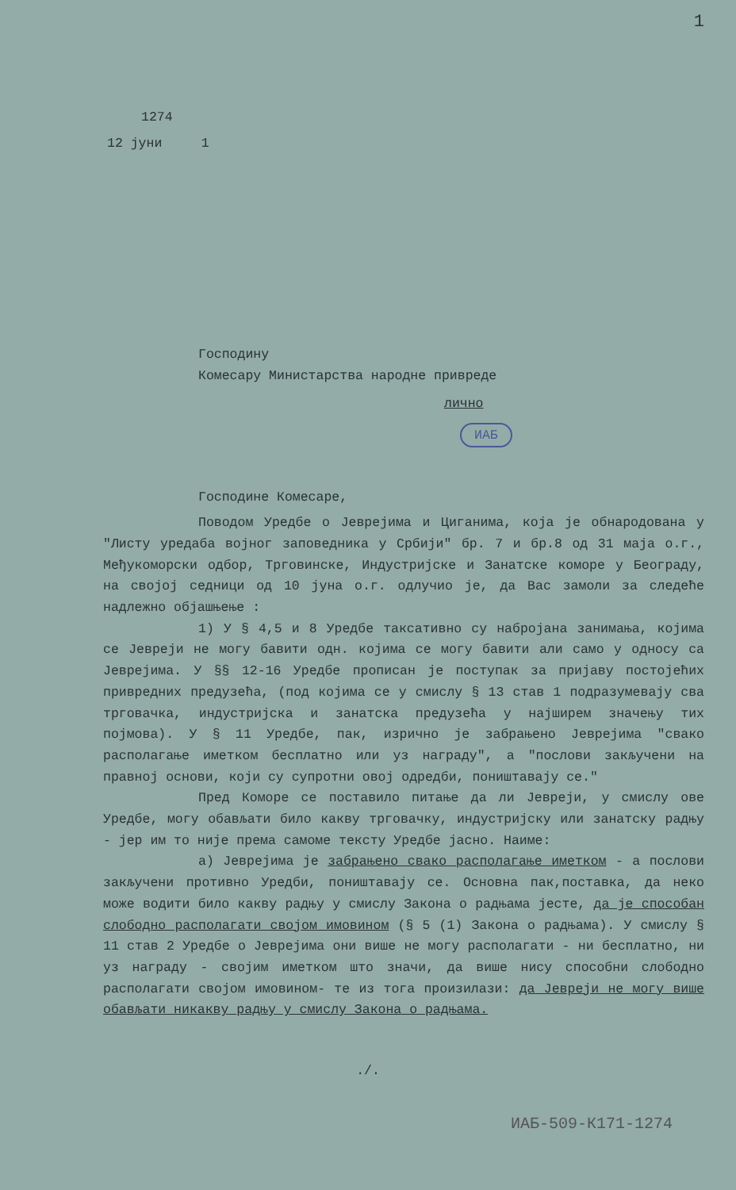1
1274
12 јуни 1
Господину
Комесару Министарства народне привреде
лично
ИАБ
Господине Комесаре,
Поводом Уредбе о Јеврејима и Циганима, која је обнародована у "Листу уредаба војног заповедника у Србији" бр. 7 и бр.8 од 31 маја о.г., Међукоморски одбор, Трговинске, Индустријске и Занатске коморе у Београду, на својој седници од 10 јуна о.г. одлучио је, да Вас замоли за следеће надлежно објашњење :
1) У § 4,5 и 8 Уредбе таксативно су набројана занимања, којима се Јевреји не могу бавити одн. којима се могу бавити али само у односу са Јеврејима. У §§ 12-16 Уредбе прописан је поступак за пријаву постојећих привредних предузећа, (под којима се у смислу § 13 став 1 подразумевају сва трговачка, индустријска и занатска предузећа у најширем значењу тих појмова). У § 11 Уредбе, пак, изрично је забрањено Јеврејима "свако располагање иметком бесплатно или уз награду", а "послови закључени на правној основи, који су супротни овој одредби, поништавају се."
Пред Коморе се поставило питање да ли Јевреји, у смислу ове Уредбе, могу обављати било какву трговачку, индустријску или занатску радњу - јер им то није према самоме тексту Уредбе јасно. Наиме:
а) Јеврејима је забрањено свако располагање иметком - а послови закључени противно Уредби, поништавају се. Основна пак,поставка, да неко може водити било какву радњу у смислу Закона о радњама јесте, да је способан слободно располагати својом имовином (§ 5 (1) Закона о радњама). У смислу § 11 став 2 Уредбе о Јеврејима они више не могу располагати - ни бесплатно, ни уз награду - својим иметком што значи, да више нису способни слободно располагати својом имовином- те из тога произилази: да Јевреји не могу више обављати никакву радњу у смислу Закона о радњама.
./.
ИАБ-509-К171-1274